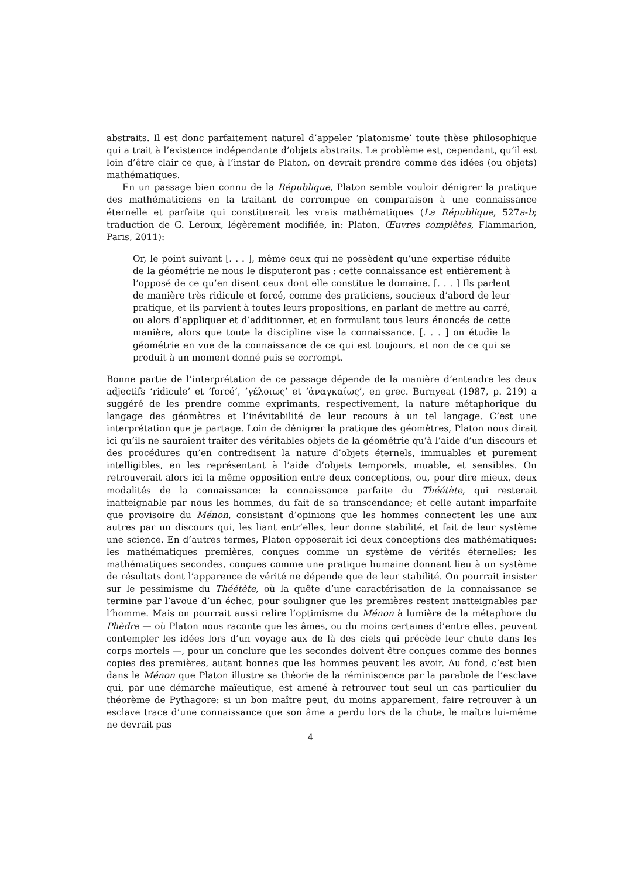abstraits. Il est donc parfaitement naturel d’appeler ‘platonisme’ toute thèse philosophique qui a trait à l’existence indépendante d’objets abstraits. Le problème est, cependant, qu’il est loin d’être clair ce que, à l’instar de Platon, on devrait prendre comme des idées (ou objets) mathématiques.
En un passage bien connu de la République, Platon semble vouloir dénigrer la pratique des mathématiciens en la traitant de corrompue en comparaison à une connaissance éternelle et parfaite qui constituerait les vrais mathématiques (La République, 527a-b; traduction de G. Leroux, légèrement modifiée, in: Platon, Œuvres complètes, Flammarion, Paris, 2011):
Or, le point suivant [. . . ], même ceux qui ne possèdent qu’une expertise réduite de la géométrie ne nous le disputeront pas : cette connaissance est entièrement à l’opposé de ce qu’en disent ceux dont elle constitue le domaine. [. . . ] Ils parlent de manière très ridicule et forcé, comme des praticiens, soucieux d’abord de leur pratique, et ils parvient à toutes leurs propositions, en parlant de mettre au carré, ou alors d’appliquer et d’additionner, et en formulant tous leurs énoncés de cette manière, alors que toute la discipline vise la connaissance. [. . . ] on étudie la géométrie en vue de la connaissance de ce qui est toujours, et non de ce qui se produit à un moment donné puis se corrompt.
Bonne partie de l’interprétation de ce passage dépende de la manière d’entendre les deux adjectifs ‘ridicule’ et ‘forcé’, ‘γέλοιως’ et ‘ἀναγκαίως’, en grec. Burnyeat (1987, p. 219) a suggéré de les prendre comme exprimants, respectivement, la nature métaphorique du langage des géomètres et l’inévitabilité de leur recours à un tel langage. C’est une interprétation que je partage. Loin de dénigrer la pratique des géomètres, Platon nous dirait ici qu’ils ne sauraient traiter des véritables objets de la géométrie qu’à l’aide d’un discours et des procédures qu’en contredisent la nature d’objets éternels, immuables et purement intelligibles, en les représentant à l’aide d’objets temporels, muable, et sensibles. On retrouverait alors ici la même opposition entre deux conceptions, ou, pour dire mieux, deux modalités de la connaissance: la connaissance parfaite du Théétète, qui resterait inatteignable par nous les hommes, du fait de sa transcendance; et celle autant imparfaite que provisoire du Ménon, consistant d’opinions que les hommes connectent les une aux autres par un discours qui, les liant entr’elles, leur donne stabilité, et fait de leur système une science. En d’autres termes, Platon opposerait ici deux conceptions des mathématiques: les mathématiques premières, conçues comme un système de vérités éternelles; les mathématiques secondes, conçues comme une pratique humaine donnant lieu à un système de résultats dont l’apparence de vérité ne dépende que de leur stabilité. On pourrait insister sur le pessimisme du Théétète, où la quête d’une caractérisation de la connaissance se termine par l’avoue d’un échec, pour souligner que les premières restent inatteignables par l’homme. Mais on pourrait aussi relire l’optimisme du Ménon à lumière de la métaphore du Phèdre — où Platon nous raconte que les âmes, ou du moins certaines d’entre elles, peuvent contempler les idées lors d’un voyage aux de là des ciels qui précède leur chute dans les corps mortels —, pour un conclure que les secondes doivent être conçues comme des bonnes copies des premières, autant bonnes que les hommes peuvent les avoir. Au fond, c’est bien dans le Ménon que Platon illustre sa théorie de la réminiscence par la parabole de l’esclave qui, par une démarche maïeutique, est amené à retrouver tout seul un cas particulier du théorème de Pythagore: si un bon maître peut, du moins apparement, faire retrouver à un esclave trace d’une connaissance que son âme a perdu lors de la chute, le maître lui-même ne devrait pas
4